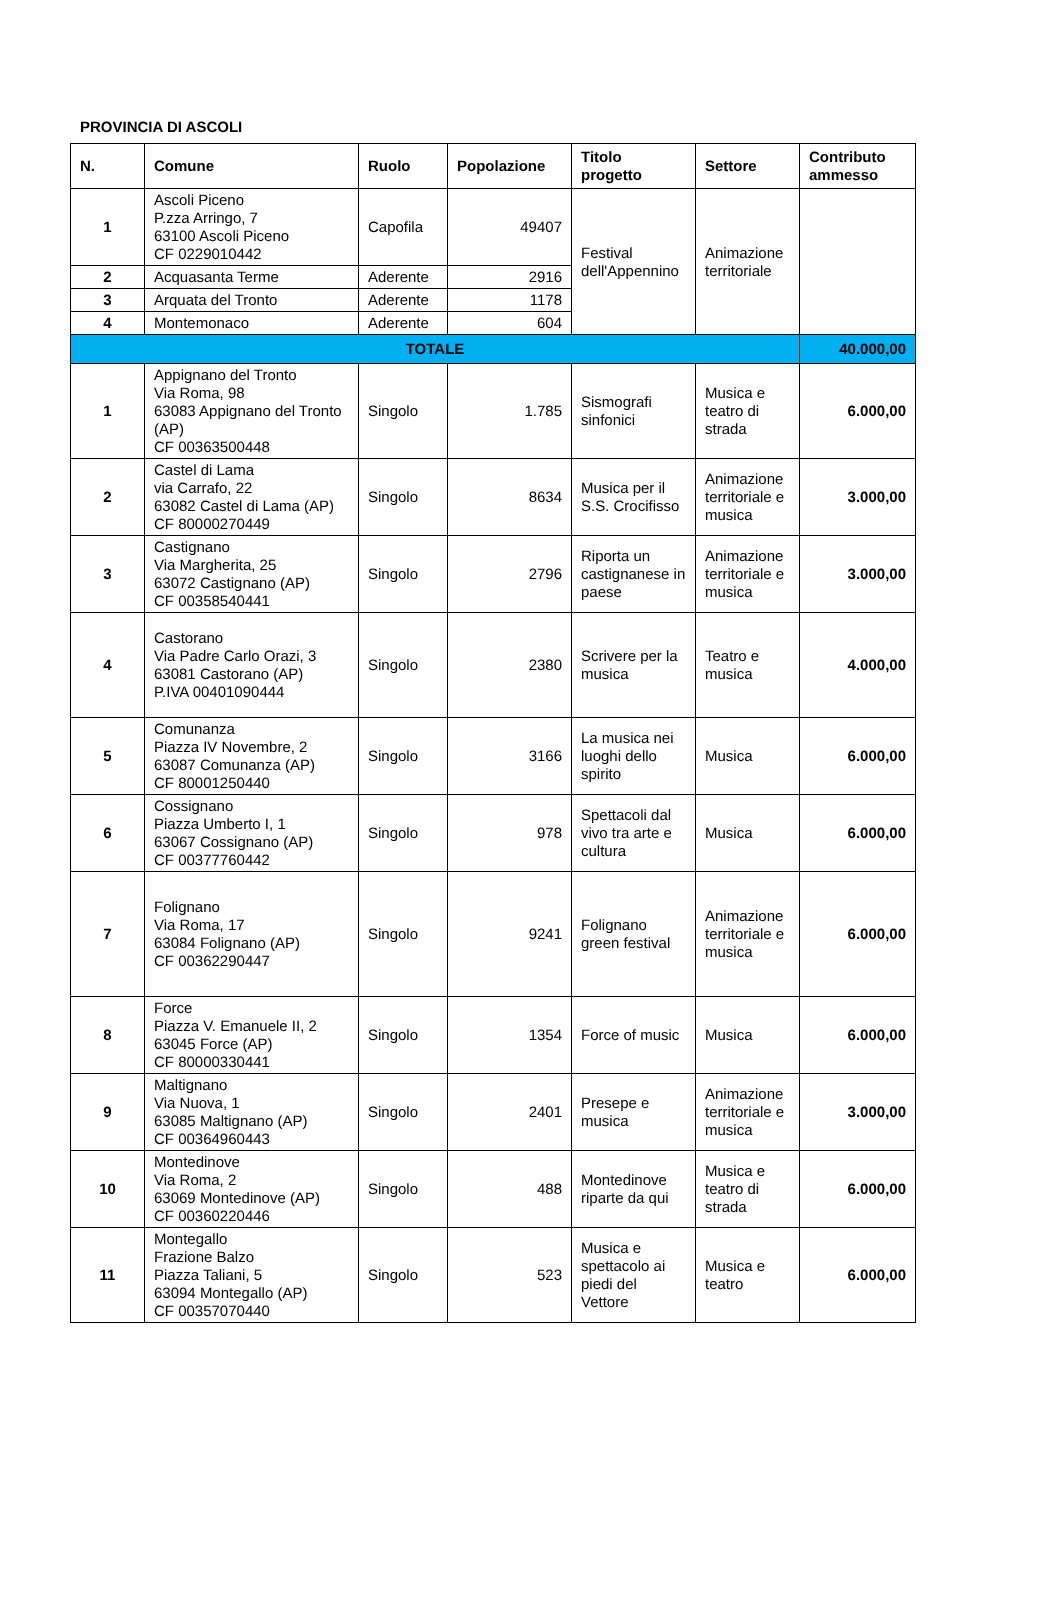PROVINCIA DI ASCOLI
| N. | Comune | Ruolo | Popolazione | Titolo progetto | Settore | Contributo ammesso |
| --- | --- | --- | --- | --- | --- | --- |
| 1 | Ascoli Piceno P.zza Arringo, 7 63100 Ascoli Piceno CF 0229010442 | Capofila | 49407 | Festival dell'Appennino | Animazione territoriale | |
| 2 | Acquasanta Terme | Aderente | 2916 | | | |
| 3 | Arquata del Tronto | Aderente | 1178 | | | |
| 4 | Montemonaco | Aderente | 604 | | | |
| TOTALE | | | | | | 40.000,00 |
| 1 | Appignano del Tronto Via Roma, 98 63083 Appignano del Tronto (AP) CF 00363500448 | Singolo | 1.785 | Sismografi sinfonici | Musica e teatro di strada | 6.000,00 |
| 2 | Castel di Lama via Carrafo, 22 63082 Castel di Lama (AP) CF 80000270449 | Singolo | 8634 | Musica per il S.S. Crocifisso | Animazione territoriale e musica | 3.000,00 |
| 3 | Castignano Via Margherita, 25 63072 Castignano (AP) CF 00358540441 | Singolo | 2796 | Riporta un castignanese in paese | Animazione territoriale e musica | 3.000,00 |
| 4 | Castorano Via Padre Carlo Orazi, 3 63081 Castorano (AP) P.IVA 00401090444 | Singolo | 2380 | Scrivere per la musica | Teatro e musica | 4.000,00 |
| 5 | Comunanza Piazza IV Novembre, 2 63087 Comunanza (AP) CF 80001250440 | Singolo | 3166 | La musica nei luoghi dello spirito | Musica | 6.000,00 |
| 6 | Cossignano Piazza Umberto I, 1 63067 Cossignano (AP) CF 00377760442 | Singolo | 978 | Spettacoli dal vivo tra arte e cultura | Musica | 6.000,00 |
| 7 | Folignano Via Roma, 17 63084 Folignano (AP) CF 00362290447 | Singolo | 9241 | Folignano green festival | Animazione territoriale e musica | 6.000,00 |
| 8 | Force Piazza V. Emanuele II, 2 63045 Force (AP) CF 80000330441 | Singolo | 1354 | Force of music | Musica | 6.000,00 |
| 9 | Maltignano Via Nuova, 1 63085 Maltignano (AP) CF 00364960443 | Singolo | 2401 | Presepe e musica | Animazione territoriale e musica | 3.000,00 |
| 10 | Montedinove Via Roma, 2 63069 Montedinove (AP) CF 00360220446 | Singolo | 488 | Montedinove riparte da qui | Musica e teatro di strada | 6.000,00 |
| 11 | Montegallo Frazione Balzo Piazza Taliani, 5 63094 Montegallo (AP) CF 00357070440 | Singolo | 523 | Musica e spettacolo ai piedi del Vettore | Musica e teatro | 6.000,00 |